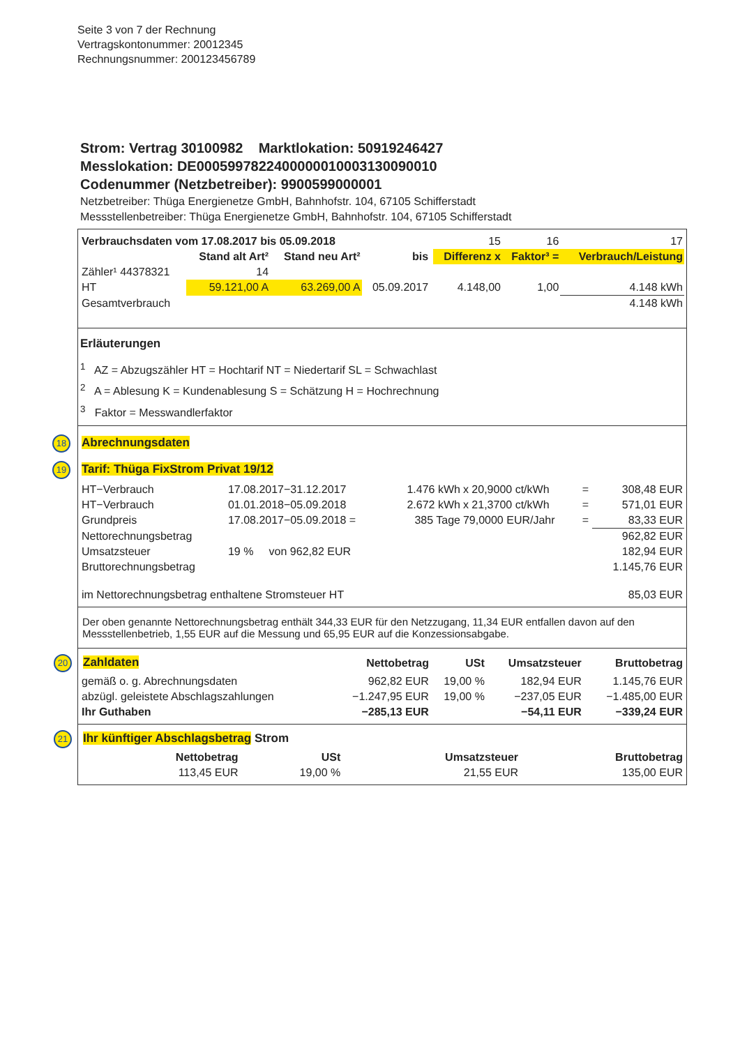Seite 3 von 7 der Rechnung
Vertragskontonummer: 20012345
Rechnungsnummer: 200123456789
Strom: Vertrag 30100982 Marktlokation: 50919246427
Messlokation: DE0005997822400000010003130090010
Codenummer (Netzbetreiber): 9900599000001
Netzbetreiber: Thüga Energienetze GmbH, Bahnhofstr. 104, 67105 Schifferstadt
Messstellenbetreiber: Thüga Energienetze GmbH, Bahnhofstr. 104, 67105 Schifferstadt
| Verbrauchsdaten vom 17.08.2017 bis 05.09.2018 | | | | | 15 | 16 | 17 |
| | Stand alt Art² | Stand neu Art² | bis | | Differenz x | Faktor³ = | Verbrauch/Leistung |
| Zähler¹ 44378321 | 14 | | | | | | |
| HT | 59.121,00 A | 63.269,00 A | 05.09.2017 | | 4.148,00 | 1,00 | 4.148 kWh |
| Gesamtverbrauch | | | | | | | 4.148 kWh |
Erläuterungen
<sup>1</sup> AZ = Abzugszähler HT = Hochtarif NT = Niedertarif SL = Schwachlast
<sup>2</sup> A = Ablesung K = Kundenablesung S = Schätzung H = Hochrechnung
<sup>3</sup> Faktor = Messwandlerfaktor
18 Abrechnungsdaten
19 Tarif: Thüga FixStrom Privat 19/12
| HT−Verbrauch | 17.08.2017−31.12.2017 | 1.476 kWh | x 20,9000 ct/kWh | = | 308,48 EUR |
| HT−Verbrauch | 01.01.2018−05.09.2018 | 2.672 kWh | x 21,3700 ct/kWh | = | 571,01 EUR |
| Grundpreis | 17.08.2017−05.09.2018 = | 385 Tage | 79,0000 EUR/Jahr | = | 83,33 EUR |
| Nettorechnungsbetrag | | | | | 962,82 EUR |
| Umsatzsteuer | 19 % von 962,82 EUR | | | | 182,94 EUR |
| Bruttorechnungsbetrag | | | | | 1.145,76 EUR |
| im Nettorechnungsbetrag enthaltene Stromsteuer HT | | | | | 85,03 EUR |
Der oben genannte Nettorechnungsbetrag enthält 344,33 EUR für den Netzzugang, 11,34 EUR entfallen davon auf den Messstellenbetrieb, 1,55 EUR auf die Messung und 65,95 EUR auf die Konzessionsabgabe.
| 20 Zahldaten | Nettobetrag | USt | Umsatzsteuer | Bruttobetrag |
| gemäß o. g. Abrechnungsdaten | 962,82 EUR | 19,00 % | 182,94 EUR | 1.145,76 EUR |
| abzügl. geleistete Abschlagszahlungen | −1.247,95 EUR | 19,00 % | −237,05 EUR | −1.485,00 EUR |
| Ihr Guthaben | −285,13 EUR | | −54,11 EUR | −339,24 EUR |
| 21 Ihr künftiger Abschlagsbetrag Strom | | | | |
| | Nettobetrag | USt | Umsatzsteuer | Bruttobetrag |
| | 113,45 EUR | 19,00 % | 21,55 EUR | 135,00 EUR |